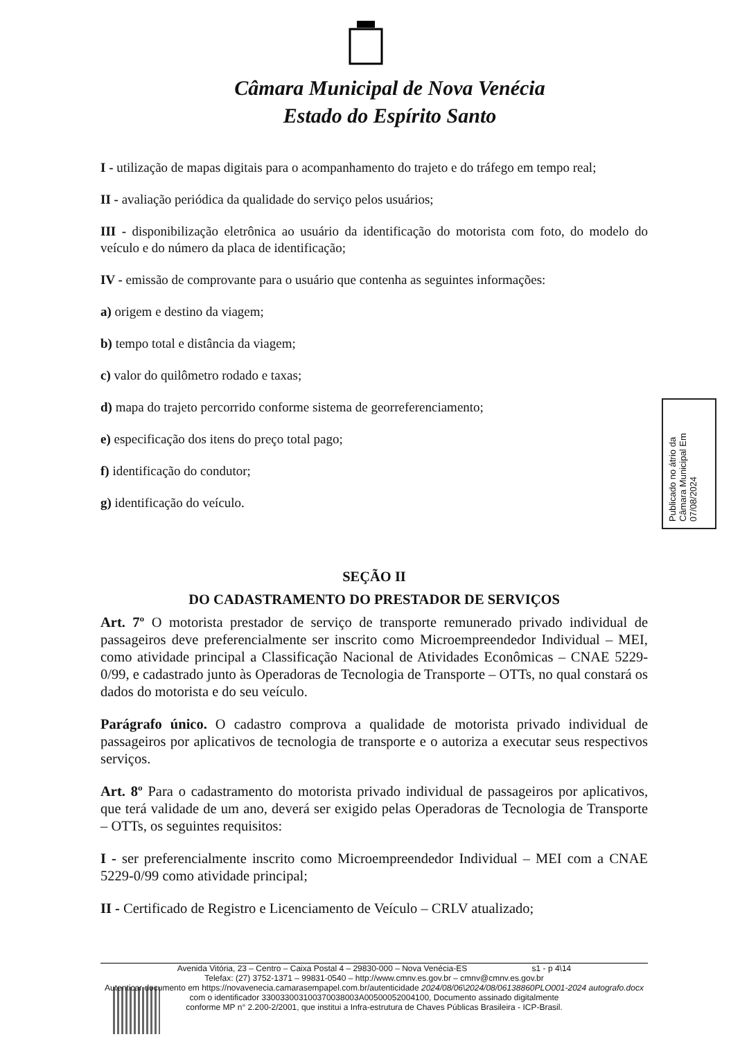Câmara Municipal de Nova Venécia
Estado do Espírito Santo
I - utilização de mapas digitais para o acompanhamento do trajeto e do tráfego em tempo real;
II - avaliação periódica da qualidade do serviço pelos usuários;
III - disponibilização eletrônica ao usuário da identificação do motorista com foto, do modelo do veículo e do número da placa de identificação;
IV - emissão de comprovante para o usuário que contenha as seguintes informações:
a) origem e destino da viagem;
b) tempo total e distância da viagem;
c) valor do quilômetro rodado e taxas;
d) mapa do trajeto percorrido conforme sistema de georreferenciamento;
e) especificação dos itens do preço total pago;
f) identificação do condutor;
g) identificação do veículo.
SEÇÃO II
DO CADASTRAMENTO DO PRESTADOR DE SERVIÇOS
Art. 7º O motorista prestador de serviço de transporte remunerado privado individual de passageiros deve preferencialmente ser inscrito como Microempreendedor Individual – MEI, como atividade principal a Classificação Nacional de Atividades Econômicas – CNAE 5229-0/99, e cadastrado junto às Operadoras de Tecnologia de Transporte – OTTs, no qual constará os dados do motorista e do seu veículo.
Parágrafo único. O cadastro comprova a qualidade de motorista privado individual de passageiros por aplicativos de tecnologia de transporte e o autoriza a executar seus respectivos serviços.
Art. 8º Para o cadastramento do motorista privado individual de passageiros por aplicativos, que terá validade de um ano, deverá ser exigido pelas Operadoras de Tecnologia de Transporte – OTTs, os seguintes requisitos:
I - ser preferencialmente inscrito como Microempreendedor Individual – MEI com a CNAE 5229-0/99 como atividade principal;
II - Certificado de Registro e Licenciamento de Veículo – CRLV atualizado;
Publicado no átrio da Câmara Municipal Em 07/08/2024
Avenida Vitória, 23 – Centro – Caixa Postal 4 – 29830-000 – Nova Venécia-ES s1 - p 4\14
Telefax: (27) 3752-1371 – 99831-0540 – http://www.cmnv.es.gov.br – cmnv@cmnv.es.gov.br
Autenticar documento em https://novavenecia.camarasempapel.com.br/autenticidade 2024/08/06\2024/08/06138860PLO001-2024 autografo.docx
com o identificador 33003300310037003800​3A005000520041​00, Documento assinado digitalmente
conforme MP n° 2.200-2/2001, que institui a Infra-estrutura de Chaves Públicas Brasileira - ICP-Brasil.